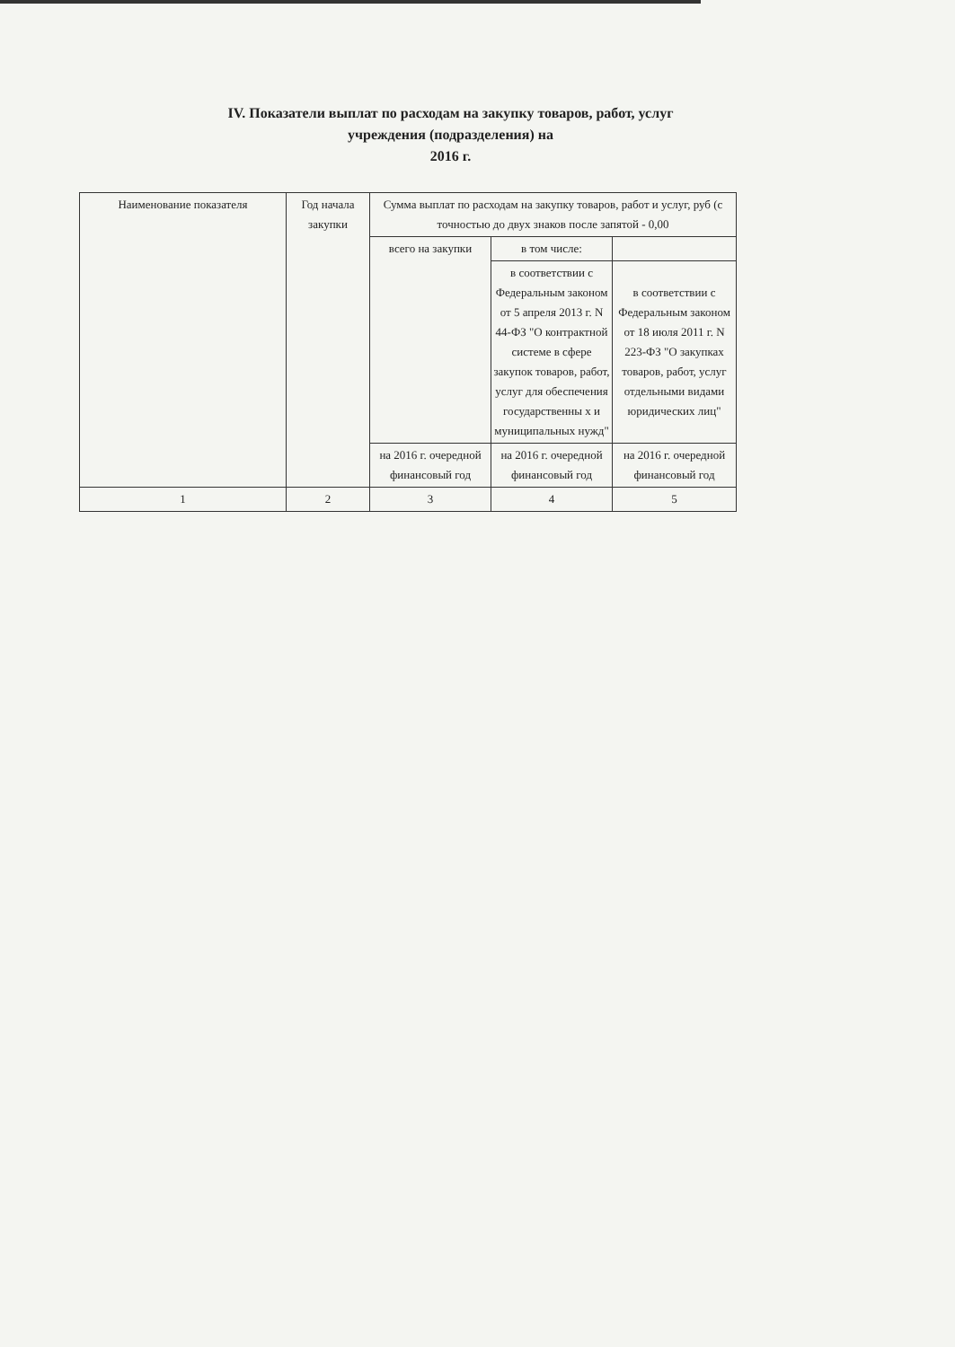IV. Показатели выплат по расходам на закупку товаров, работ, услуг
учреждения (подразделения) на
2016 г.
| Наименование показателя | Год начала закупки | Сумма выплат по расходам на закупку товаров, работ и услуг, руб (с точностью до двух знаков после запятой - 0,00 | | |
| | | всего на закупки | в том числе: | |
| | | | в соответствии с Федеральным законом от 5 апреля 2013 г. N 44-ФЗ "О контрактной системе в сфере закупок товаров, работ, услуг для обеспечения государственны х и муниципальных нужд" | в соответствии с Федеральным законом от 18 июля 2011 г. N 223-ФЗ "О закупках товаров, работ, услуг отдельными видами юридических лиц" |
| | | на 2016 г. очередной финансовый год | на 2016 г. очередной финансовый год | на 2016 г. очередной финансовый год |
| 1 | 2 | 3 | 4 | 5 |